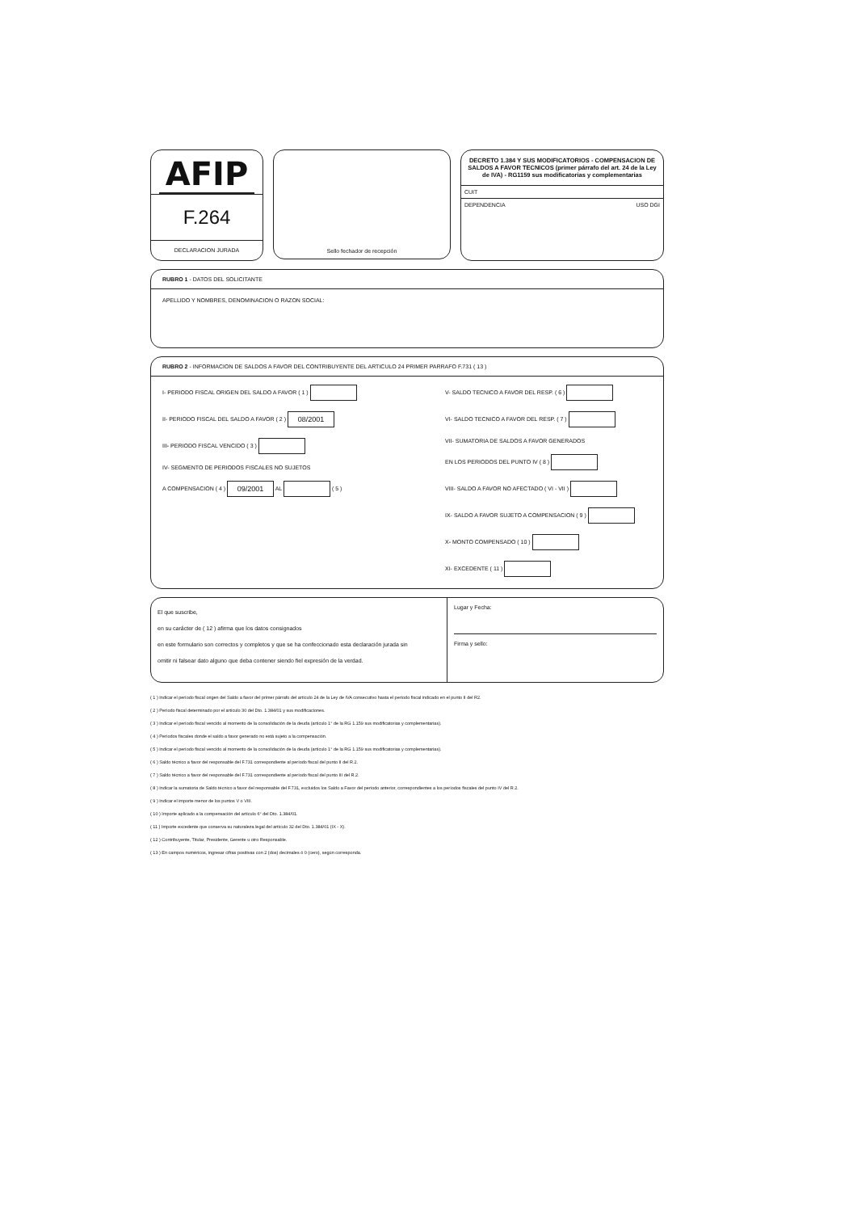AFIP
F.264
DECLARACION JURADA
Sello fechador de recepción
DECRETO 1.384 Y SUS MODIFICATORIOS - COMPENSACION DE SALDOS A FAVOR TECNICOS (primer párrafo del art. 24 de la Ley de IVA) - RG1159 sus modificatorias y complementarias
CUIT
DEPENDENCIA USO DGI
RUBRO 1 - DATOS DEL SOLICITANTE
APELLIDO Y NOMBRES, DENOMINACION O RAZON SOCIAL:
RUBRO 2 - INFORMACION DE SALDOS A FAVOR DEL CONTRIBUYENTE DEL ARTICULO 24 PRIMER PARRAFO F.731 ( 13 )
I- PERIODO FISCAL ORIGEN DEL SALDO A FAVOR ( 1 )
II- PERIODO FISCAL DEL SALDO A FAVOR ( 2 ) 08/2001
III- PERIODO FISCAL VENCIDO ( 3 )
IV- SEGMENTO DE PERIODOS FISCALES NO SUJETOS
A COMPENSACION ( 4 ) 09/2001 AL ( 5 )
V- SALDO TECNICO A FAVOR DEL RESP. ( 6 )
VI- SALDO TECNICO A FAVOR DEL RESP. ( 7 )
VII- SUMATORIA DE SALDOS A FAVOR GENERADOS
EN LOS PERIODOS DEL PUNTO IV ( 8 )
VIII- SALDO A FAVOR NO AFECTADO ( VI - VII )
IX- SALDO A FAVOR SUJETO A COMPENSACION ( 9 )
X- MONTO COMPENSADO ( 10 )
XI- EXCEDENTE ( 11 )
El que suscribe,
en su carácter de ( 12 ) afirma que los datos consignados
en este formulario son correctos y completos y que se ha confeccionado esta declaración jurada sin
omitir ni falsear dato alguno que deba contener siendo fiel expresión de la verdad.
Lugar y Fecha:
Firma y sello:
( 1 ) Indicar el período fiscal origen del Saldo a favor del primer párrafo del artículo 24 de la Ley de IVA consecutivo hasta el período fiscal indicado en el punto II del R2.
( 2 ) Período fiscal determinado por el artículo 30 del Dto. 1.384/01 y sus modificaciones.
( 3 ) Indicar el período fiscal vencido al momento de la consolidación de la deuda (artículo 1° de la RG 1.159 sus modificatorias y complementarias).
( 4 ) Períodos fiscales donde el saldo a favor generado no está sujeto a la compensación.
( 5 ) Indicar el período fiscal vencido al momento de la consolidación de la deuda (artículo 1° de la RG 1.159 sus modificatorias y complementarias).
( 6 ) Saldo técnico a favor del responsable del F.731 correspondiente al período fiscal del punto II del R.2.
( 7 ) Saldo técnico a favor del responsable del F.731 correspondiente al período fiscal del punto III del R.2.
( 8 ) Indicar la sumatoria de Saldo técnico a favor del responsable del F.731, excluidos los Saldo a Favor del período anterior, correspondientes a los períodos fiscales del punto IV del R.2.
( 9 ) Indicar el importe menor de los puntos V o VIII.
( 10 ) Importe aplicado a la compensación del artículo 6° del Dto. 1.384/01.
( 11 ) Importe excedente que conserva su naturaleza legal del artículo 32 del Dto. 1.384/01 (IX - X).
( 12 ) Contribuyente, Titular, Presidente, Gerente u otro Responsable.
( 13 ) En campos numéricos, ingresar cifras positivas con 2 (dos) decimales ó 0 (cero), según corresponda.